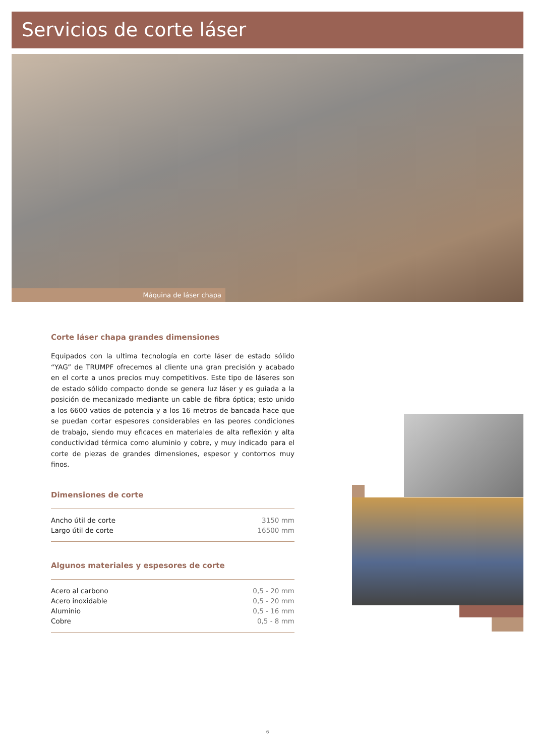Servicios de corte láser
Máquina de láser chapa
Corte láser chapa grandes dimensiones
Equipados con la ultima tecnología en corte láser de estado sólido “YAG” de TRUMPF ofrecemos al cliente una gran precisión y acabado en el corte a unos precios muy competitivos. Este tipo de láseres son de estado sólido compacto donde se genera luz láser y es guiada a la posición de mecanizado mediante un cable de fibra óptica; esto unido a los 6600 vatios de potencia y a los 16 metros de bancada hace que se puedan cortar espesores considerables en las peores condiciones de trabajo, siendo muy eficaces en materiales de alta reflexión y alta conductividad térmica como aluminio y cobre, y muy indicado para el corte de piezas de grandes dimensiones, espesor y contornos muy finos.
Dimensiones de corte
| Ancho útil de corte | 3150 mm |
| Largo útil de corte | 16500 mm |
Algunos materiales y espesores de corte
| Acero al carbono | 0,5 - 20 mm |
| Acero inoxidable | 0,5 - 20 mm |
| Aluminio | 0,5 - 16 mm |
| Cobre | 0,5 - 8 mm |
6